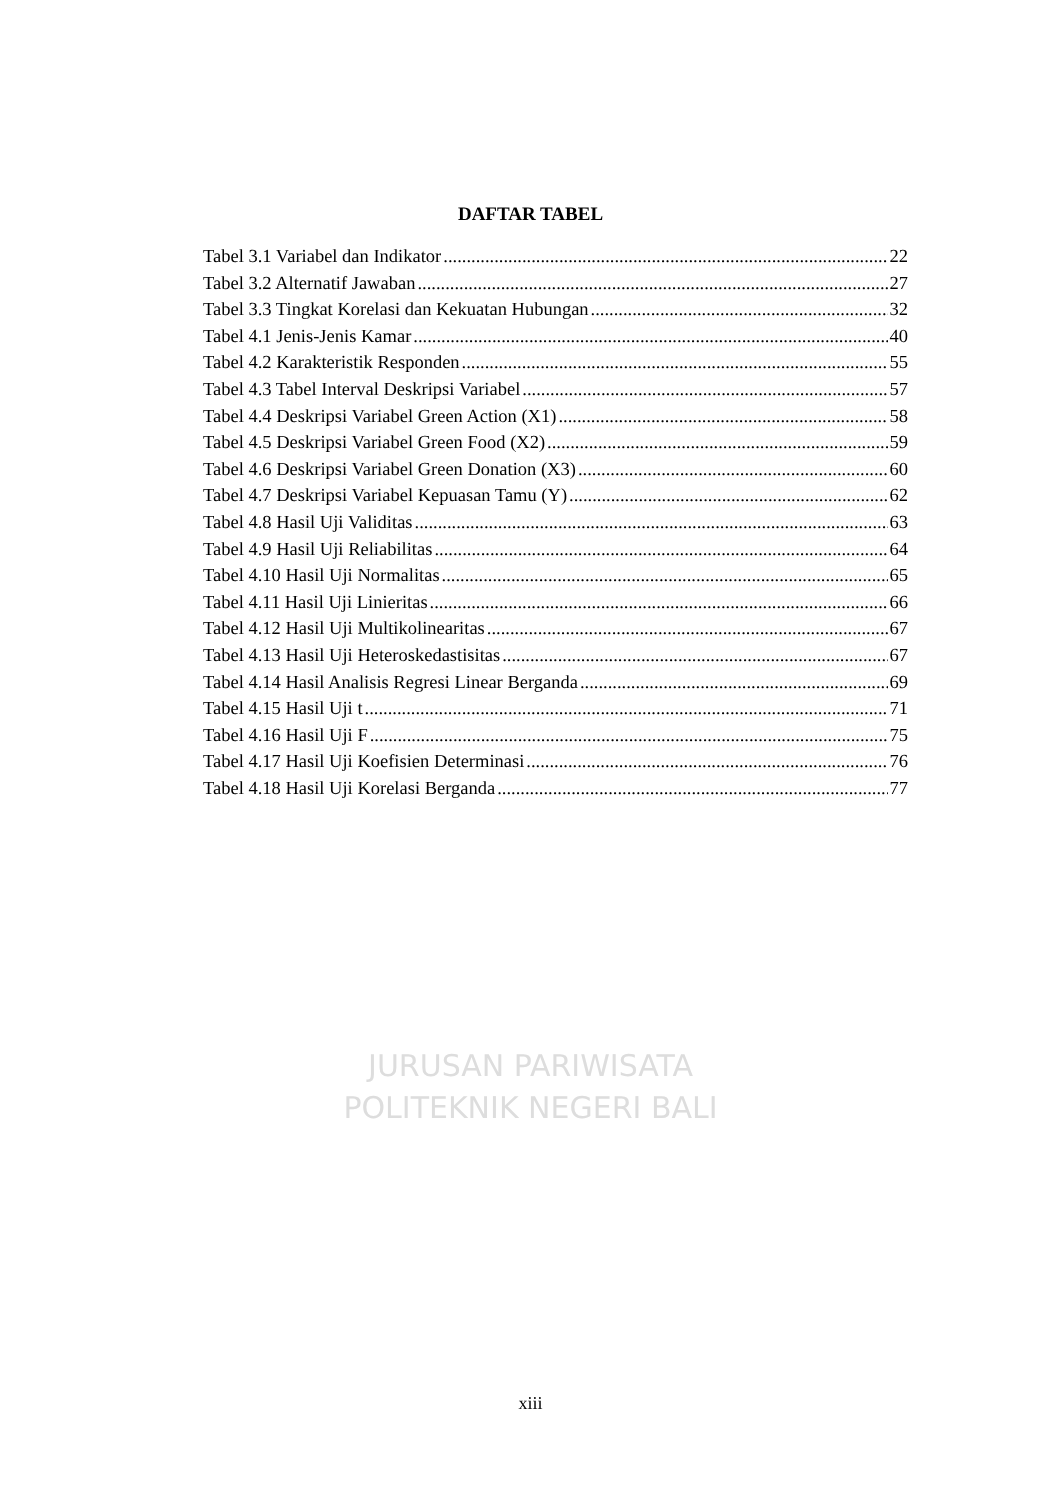DAFTAR TABEL
Tabel 3.1 Variabel dan Indikator 22
Tabel 3.2 Alternatif Jawaban 27
Tabel 3.3 Tingkat Korelasi dan Kekuatan Hubungan 32
Tabel 4.1 Jenis-Jenis Kamar 40
Tabel 4.2 Karakteristik Responden 55
Tabel 4.3 Tabel Interval Deskripsi Variabel 57
Tabel 4.4 Deskripsi Variabel Green Action (X1) 58
Tabel 4.5 Deskripsi Variabel Green Food (X2) 59
Tabel 4.6 Deskripsi Variabel Green Donation (X3) 60
Tabel 4.7 Deskripsi Variabel Kepuasan Tamu (Y) 62
Tabel 4.8 Hasil Uji Validitas 63
Tabel 4.9 Hasil Uji Reliabilitas 64
Tabel 4.10 Hasil Uji Normalitas 65
Tabel 4.11 Hasil Uji Linieritas 66
Tabel 4.12 Hasil Uji Multikolinearitas 67
Tabel 4.13 Hasil Uji Heteroskedastisitas 67
Tabel 4.14 Hasil Analisis Regresi Linear Berganda 69
Tabel 4.15 Hasil Uji t 71
Tabel 4.16 Hasil Uji F 75
Tabel 4.17 Hasil Uji Koefisien Determinasi 76
Tabel 4.18 Hasil Uji Korelasi Berganda 77
JURUSAN PARIWISATA
POLITEKNIK NEGERI BALI
xiii